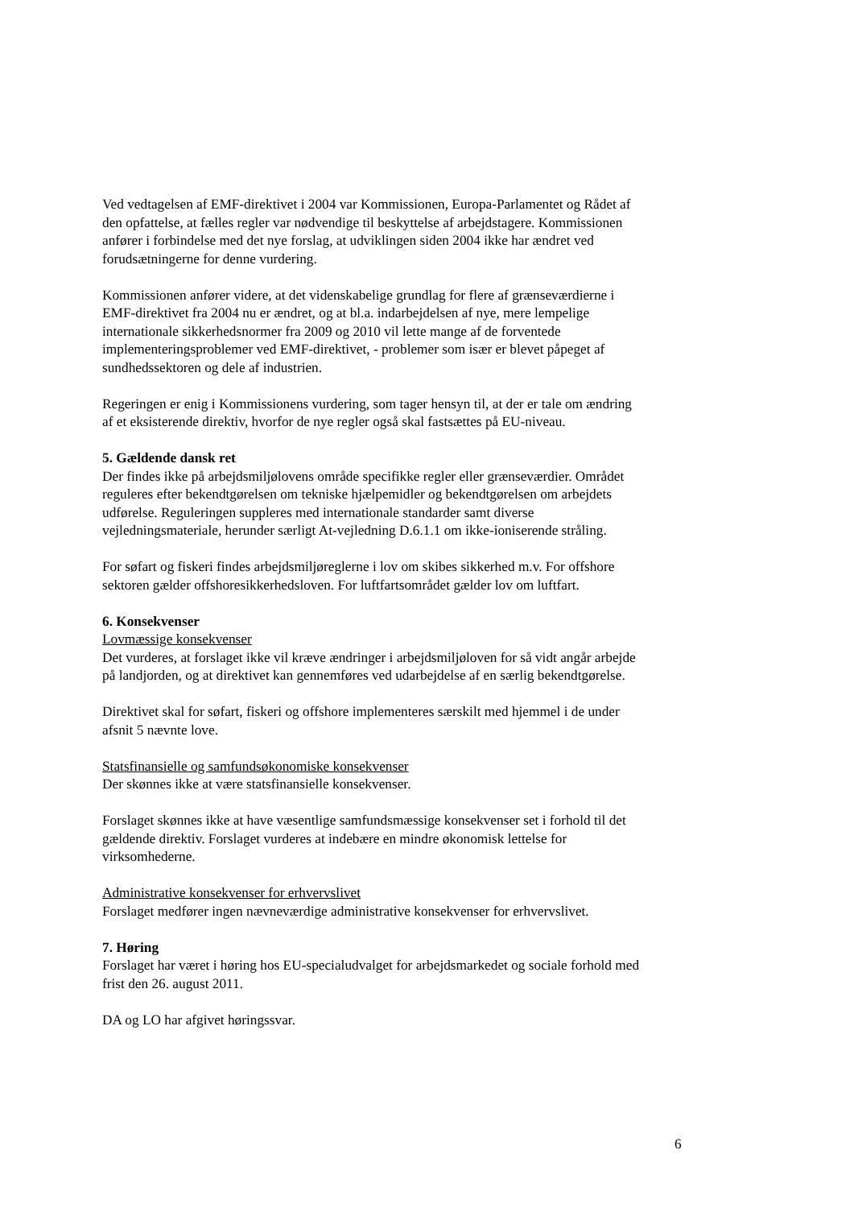Ved vedtagelsen af EMF-direktivet i 2004 var Kommissionen, Europa-Parlamentet og Rådet af den opfattelse, at fælles regler var nødvendige til beskyttelse af arbejdstagere. Kommissionen anfører i forbindelse med det nye forslag, at udviklingen siden 2004 ikke har ændret ved forudsætningerne for denne vurdering.
Kommissionen anfører videre, at det videnskabelige grundlag for flere af grænseværdierne i EMF-direktivet fra 2004 nu er ændret, og at bl.a. indarbejdelsen af nye, mere lempelige internationale sikkerhedsnormer fra 2009 og 2010 vil lette mange af de forventede implementeringsproblemer ved EMF-direktivet, - problemer som især er blevet påpeget af sundhedssektoren og dele af industrien.
Regeringen er enig i Kommissionens vurdering, som tager hensyn til, at der er tale om ændring af et eksisterende direktiv, hvorfor de nye regler også skal fastsættes på EU-niveau.
5. Gældende dansk ret
Der findes ikke på arbejdsmiljølovens område specifikke regler eller grænseværdier. Området reguleres efter bekendtgørelsen om tekniske hjælpemidler og bekendtgørelsen om arbejdets udførelse. Reguleringen suppleres med internationale standarder samt diverse vejledningsmateriale, herunder særligt At-vejledning D.6.1.1 om ikke-ioniserende stråling.
For søfart og fiskeri findes arbejdsmiljøreglerne i lov om skibes sikkerhed m.v. For offshore sektoren gælder offshoresikkerhedsloven. For luftfartsområdet gælder lov om luftfart.
6. Konsekvenser
Lovmæssige konsekvenser
Det vurderes, at forslaget ikke vil kræve ændringer i arbejdsmiljøloven for så vidt angår arbejde på landjorden, og at direktivet kan gennemføres ved udarbejdelse af en særlig bekendtgørelse.
Direktivet skal for søfart, fiskeri og offshore implementeres særskilt med hjemmel i de under afsnit 5 nævnte love.
Statsfinansielle og samfundsøkonomiske konsekvenser
Der skønnes ikke at være statsfinansielle konsekvenser.
Forslaget skønnes ikke at have væsentlige samfundsmæssige konsekvenser set i forhold til det gældende direktiv. Forslaget vurderes at indebære en mindre økonomisk lettelse for virksomhederne.
Administrative konsekvenser for erhvervslivet
Forslaget medfører ingen nævneværdige administrative konsekvenser for erhvervslivet.
7. Høring
Forslaget har været i høring hos EU-specialudvalget for arbejdsmarkedet og sociale forhold med frist den 26. august 2011.
DA og LO har afgivet høringssvar.
6